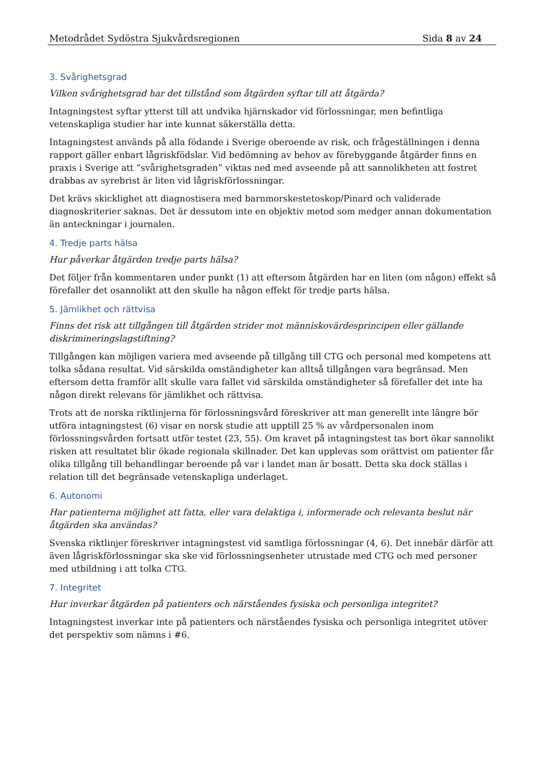Metodrådet Sydöstra Sjukvårdsregionen Sida 8 av 24
3. Svårighetsgrad
Vilken svårighetsgrad har det tillstånd som åtgärden syftar till att åtgärda?
Intagningstest syftar ytterst till att undvika hjärnskador vid förlossningar, men befintliga vetenskapliga studier har inte kunnat säkerställa detta.
Intagningstest används på alla födande i Sverige oberoende av risk, och frågeställningen i denna rapport gäller enbart lågriskfödslar. Vid bedömning av behov av förebyggande åtgärder finns en praxis i Sverige att ”svårighetsgraden” viktas ned med avseende på att sannolikheten att fostret drabbas av syrebrist är liten vid lågriskförlossningar.
Det krävs skicklighet att diagnostisera med barnmorskestetoskop/Pinard och validerade diagnoskriterier saknas. Det är dessutom inte en objektiv metod som medger annan dokumentation än anteckningar i journalen.
4. Tredje parts hälsa
Hur påverkar åtgärden tredje parts hälsa?
Det följer från kommentaren under punkt (1) att eftersom åtgärden har en liten (om någon) effekt så förefaller det osannolikt att den skulle ha någon effekt för tredje parts hälsa.
5. Jämlikhet och rättvisa
Finns det risk att tillgången till åtgärden strider mot människovärdesprincipen eller gällande diskrimineringslagstiftning?
Tillgången kan möjligen variera med avseende på tillgång till CTG och personal med kompetens att tolka sådana resultat. Vid särskilda omständigheter kan alltså tillgången vara begränsad. Men eftersom detta framför allt skulle vara fallet vid särskilda omständigheter så förefaller det inte ha någon direkt relevans för jämlikhet och rättvisa.
Trots att de norska riktlinjerna för förlossningsvård föreskriver att man generellt inte längre bör utföra intagningstest (6) visar en norsk studie att upptill 25 % av vårdpersonalen inom förlossningsvården fortsatt utför testet (23, 55). Om kravet på intagningstest tas bort ökar sannolikt risken att resultatet blir ökade regionala skillnader. Det kan upplevas som orättvist om patienter får olika tillgång till behandlingar beroende på var i landet man är bosatt. Detta ska dock ställas i relation till det begränsade vetenskapliga underlaget.
6. Autonomi
Har patienterna möjlighet att fatta, eller vara delaktiga i, informerade och relevanta beslut när åtgärden ska användas?
Svenska riktlinjer föreskriver intagningstest vid samtliga förlossningar (4, 6). Det innebär därför att även lågriskförlossningar ska ske vid förlossningsenheter utrustade med CTG och med personer med utbildning i att tolka CTG.
7. Integritet
Hur inverkar åtgärden på patienters och närståendes fysiska och personliga integritet?
Intagningstest inverkar inte på patienters och närståendes fysiska och personliga integritet utöver det perspektiv som nämns i #6.